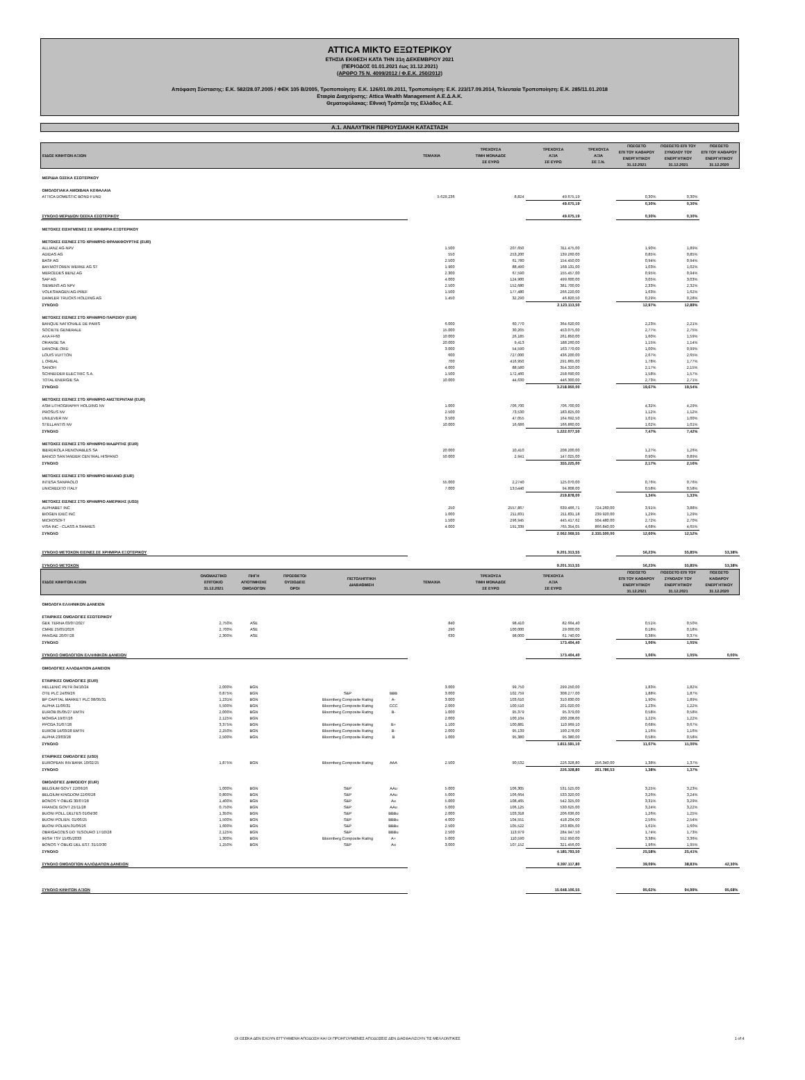ATTICA ΜΙΚΤΟ ΕΞΩΤΕΡΙΚΟΥ
ΕΤΗΣΙΑ ΕΚΘΕΣΗ ΚΑΤΑ ΤΗΝ 31η ΔΕΚΕΜΒΡΙΟΥ 2021
(ΠΕΡΙΟΔΟΣ 01.01.2021 έως 31.12.2021)
(ΑΡΘΡΟ 75 Ν. 4099/2012 / Φ.Ε.Κ. 250/2012)
Απόφαση Σύστασης: Ε.Κ. 582/28.07.2005 / ΦΕΚ 105 Β/2005, Τροποποίηση: Ε.Κ. 126/01.09.2011, Τροποποίηση: Ε.Κ. 223/17.09.2014, Τελευταία Τροποποίηση: Ε.Κ. 285/11.01.2018
Εταιρία Διαχείρισης: Attica Wealth Management Α.Ε.Δ.Α.Κ.
Θεματοφύλακας: Εθνική Τράπεζα της Ελλάδος Α.Ε.
Α.1. ΑΝΑΛΥΤΙΚΗ ΠΕΡΙΟΥΣΙΑΚΗ ΚΑΤΑΣΤΑΣΗ
| ΕΙΔΟΣ ΚΙΝΗΤΩΝ ΑΞΙΩΝ | | | | | | ΤΕΜΑΧΙΑ | ΤΡΕΧΟΥΣΑ ΤΙΜΗ ΜΟΝΑΔΟΣ ΣΕ ΕΥΡΩ | ΤΡΕΧΟΥΣΑ ΑΞΙΑ ΣΕ ΕΥΡΩ | ΤΡΕΧΟΥΣΑ ΑΞΙΑ ΣΕ Ξ.Ν. | ΠΟΣΟΣΤΟ ΕΠΙ ΤΟΥ ΚΑΘΑΡΟΥ ΕΝΕΡΓΗΤΙΚΟΥ 31.12.2021 | ΠΟΣΟΣΤΟ ΕΠΙ ΤΟΥ ΣΥΝΟΛΟΥ ΤΟΥ ΕΝΕΡΓΗΤΙΚΟΥ 31.12.2021 | ΠΟΣΟΣΤΟ ΕΠΙ ΤΟΥ ΚΑΘΑΡΟΥ ΕΝΕΡΓΗΤΙΚΟΥ 31.12.2020 |
| --- | --- | --- | --- | --- | --- | --- | --- | --- | --- | --- | --- | --- |
| ΜΕΡΙΔΙΑ ΟΣΕΚΑ ΕΣΩΤΕΡΙΚΟΥ | | | | | | | | | | | | |
| ΟΜΟΛΟΓΙΑΚΑ ΑΜΟΙΒΑΙΑ ΚΕΦΑΛΑΙΑ | | | | | | | | | | | | |
| ATTICA DOMESTIC BOND FUND | | | | | | 5.629,236 | 8,824 | 49.675,19 | | 0,30% | 0,30% | |
| | | | | | | | | 49.675,19 | | 0,30% | 0,30% | |
| ΣΥΝΟΛΟ ΜΕΡΙΔΙΩΝ ΟΣΕΚΑ ΕΣΩΤΕΡΙΚΟΥ | | | | | | | | 49.675,19 | | 0,30% | 0,30% | |
| ΜΕΤΟΧΕΣ ΕΙΣΗΓΜΕΝΕΣ ΣΕ ΧΡΗΜ/ΡΙΑ ΕΞΩΤΕΡΙΚΟΥ | | | | | | | | | | | | |
| ΜΕΤΟΧΕΣ ΕΙΣ/ΝΕΣ ΣΤΟ ΧΡΗΜ/ΡΙΟ ΦΡΑΝΚΦΟΥΡΤΗΣ (EUR) | | | | | | | | | | | | |
| ALLIANZ AG-NPV | | | | | | 1.500 | 207,650 | 311.475,00 | | 1,90% | 1,89% | |
| ADIDAS AG | | | | | | 550 | 253,200 | 139.260,00 | | 0,85% | 0,85% | |
| BASF AG | | | | | | 2.500 | 61,780 | 154.450,00 | | 0,94% | 0,94% | |
| BAY.MOTOREN WERKE AG ST | | | | | | 1.900 | 88,490 | 168.131,00 | | 1,03% | 1,02% | |
| MERCEDES BENZ AG | | | | | | 2.300 | 67,590 | 155.457,00 | | 0,95% | 0,94% | |
| SAP AG | | | | | | 4.000 | 124,900 | 499.600,00 | | 3,05% | 3,03% | |
| SIEMENS AG NPV | | | | | | 2.500 | 152,680 | 381.700,00 | | 2,33% | 2,32% | |
| VOLKSWAGEN AG-PREF | | | | | | 1.500 | 177,480 | 266.220,00 | | 1,63% | 1,62% | |
| DAIMLER TRUCKS HOLDING AG | | | | | | 1.450 | 32,290 | 46.820,50 | | 0,29% | 0,28% | |
| ΣΥΝΟΛΟ | | | | | | | | 2.123.113,50 | | 12,97% | 12,89% | |
| ΜΕΤΟΧΕΣ ΕΙΣ/ΝΕΣ ΣΤΟ ΧΡΗΜ/ΡΙΟ ΠΑΡΙΣΙΟΥ (EUR) | | | | | | | | | | | | |
| BANQUE NATIONALE DE PARIS | | | | | | 6.000 | 60,770 | 364.620,00 | | 2,23% | 2,21% | |
| SOCIETE GENERALE | | | | | | 15.000 | 30,205 | 453.075,00 | | 2,77% | 2,75% | |
| AXA FF60 | | | | | | 10.000 | 26,185 | 261.850,00 | | 1,60% | 1,59% | |
| ORANGE SA | | | | | | 20.000 | 9,413 | 188.260,00 | | 1,15% | 1,14% | |
| DANONE ORD | | | | | | 3.000 | 54,590 | 163.770,00 | | 1,00% | 0,99% | |
| LOUIS VUITTON | | | | | | 600 | 727,000 | 436.200,00 | | 2,67% | 2,65% | |
| L OREAL | | | | | | 700 | 416,950 | 291.865,00 | | 1,78% | 1,77% | |
| SANOFI | | | | | | 4.000 | 88,580 | 354.320,00 | | 2,17% | 2,15% | |
| SCHNEIDER ELECTRIC S.A. | | | | | | 1.500 | 172,460 | 258.690,00 | | 1,58% | 1,57% | |
| TOTAL ENERGIE SA | | | | | | 10.000 | 44,630 | 446.300,00 | | 2,73% | 2,71% | |
| ΣΥΝΟΛΟ | | | | | | | | 3.218.950,00 | | 19,67% | 19,54% | |
| ΜΕΤΟΧΕΣ ΕΙΣ/ΝΕΣ ΣΤΟ ΧΡΗΜ/ΡΙΟ ΑΜΣΤΕΡΝΤΑΜ (EUR) | | | | | | | | | | | | |
| ASM LITHOGRAPHY HOLDING NV | | | | | | 1.000 | 706,700 | 706.700,00 | | 4,32% | 4,29% | |
| PROSUS NV | | | | | | 2.500 | 73,530 | 183.825,00 | | 1,12% | 1,12% | |
| UNILEVER NV | | | | | | 3.500 | 47,055 | 164.692,50 | | 1,01% | 1,00% | |
| STELLANTIS NV | | | | | | 10.000 | 16,686 | 166.860,00 | | 1,02% | 1,01% | |
| ΣΥΝΟΛΟ | | | | | | | | 1.222.077,50 | | 7,47% | 7,42% | |
| ΜΕΤΟΧΕΣ ΕΙΣ/ΝΕΣ ΣΤΟ ΧΡΗΜ/ΡΙΟ ΜΑΔΡΙΤΗΣ (EUR) | | | | | | | | | | | | |
| IBERDROLA RENOVABLES SA | | | | | | 20.000 | 10,410 | 208.200,00 | | 1,27% | 1,26% | |
| BANCO SANTANDER CENTRAL HISPANO | | | | | | 50.000 | 2,941 | 147.025,00 | | 0,90% | 0,89% | |
| ΣΥΝΟΛΟ | | | | | | | | 355.225,00 | | 2,17% | 2,16% | |
| ΜΕΤΟΧΕΣ ΕΙΣ/ΝΕΣ ΣΤΟ ΧΡΗΜ/ΡΙΟ ΜΙΛΑΝΟ (EUR) | | | | | | | | | | | | |
| INTESA SANPAOLO | | | | | | 55.000 | 2,2740 | 125.070,00 | | 0,76% | 0,76% | |
| UNICREDITO ITALY | | | | | | 7.000 | 13,5440 | 94.808,00 | | 0,58% | 0,58% | |
| | | | | | | | | 219.878,00 | | 1,34% | 1,33% | |
| ΜΕΤΟΧΕΣ ΕΙΣ/ΝΕΣ ΣΤΟ ΧΡΗΜ/ΡΙΟ ΑΜΕΡΙΚΗΣ (USD) | | | | | | | | | | | | |
| ALPHABET INC | | | | | | 250 | 2557,867 | 639.466,71 | 724.260,00 | 3,91% | 3,88% | |
| BIOGEN IDEC INC | | | | | | 1.000 | 211,831 | 211.831,18 | 239.920,00 | 1,29% | 1,29% | |
| MICROSOFT | | | | | | 1.500 | 296,945 | 445.417,62 | 504.480,00 | 2,72% | 2,70% | |
| VISA INC - CLASS A SHARES | | | | | | 4.000 | 191,339 | 765.354,05 | 866.840,00 | 4,68% | 4,65% | |
| ΣΥΝΟΛΟ | | | | | | | | 2.062.069,55 | 2.335.500,00 | 12,60% | 12,52% | |
| ΣΥΝΟΛΟ ΜΕΤΟΧΩΝ ΕΙΣ/ΝΕΣ ΣΕ ΧΡΗΜ/ΡΙΑ ΕΞΩΤΕΡΙΚΟΥ | | | | | | | | 9.201.313,55 | | 56,23% | 55,85% | 53,38% |
| ΣΥΝΟΛΟ ΜΕΤΟΧΩΝ | | | | | | | | 9.201.313,55 | | 56,23% | 55,85% | 53,38% |
| ΕΙΔΟΣ ΚΙΝΗΤΩΝ ΑΞΙΩΝ | ΟΝΟΜΑΣΤΙΚΟ ΕΠΙΤΟΚΙΟ 31.12.2021 | ΠΗΓΗ ΑΠΟΤΙΜΗΣΗΣ ΟΜΟΛΟΓΩΝ | ΠΡΟΣΘΕΤΟΙ ΟΥΣΙΩΔΕΙΣ ΟΡΟΙ | ΠΙΣΤΟΛΗΠΤΙΚΗ ΔΙΑΒΑΘΜΙΣΗ | | ΤΕΜΑΧΙΑ | ΤΡΕΧΟΥΣΑ ΤΙΜΗ ΜΟΝΑΔΟΣ ΣΕ ΕΥΡΩ | ΤΡΕΧΟΥΣΑ ΑΞΙΑ ΣΕ ΕΥΡΩ | | ΠΟΣΟΣΤΟ ΕΠΙ ΤΟΥ ΚΑΘΑΡΟΥ ΕΝΕΡΓΗΤΙΚΟΥ 31.12.2021 | ΠΟΣΟΣΤΟ ΕΠΙ ΤΟΥ ΣΥΝΟΛΟΥ ΤΟΥ ΕΝΕΡΓΗΤΙΚΟΥ 31.12.2021 | ΠΟΣΟΣΤΟ ΚΑΘΑΡΟΥ ΕΝΕΡΓΗΤΙΚΟΥ 31.12.2020 |
| ΟΜΟΛΟΓΑ ΕΛΛΗΝΙΚΩΝ ΔΑΝΕΙΩΝ | | | | | | | | | | | | |
| ΕΤΑΙΡΙΚΕΣ ΟΜΟΛΟΓΙΕΣ ΕΣΩΤΕΡΙΚΟΥ | | | | | | | | | | | | |
| GEK TERNA 03/07/2027 | 2,750% | ASE | | | | 840 | 98,410 | 82.664,40 | | 0,51% | 0,50% | |
| CMRE 25/05/2026 | 2,700% | ASE | | | | 290 | 100,000 | 29.000,00 | | 0,18% | 0,18% | |
| PANGAE 20/07/28 | 2,300% | ASE | | | | 630 | 98,000 | 61.740,00 | | 0,38% | 0,37% | |
| ΣΥΝΟΛΟ | | | | | | | | 173.404,40 | | 1,06% | 1,05% | |
| ΣΥΝΟΛΟ ΟΜΟΛΟΓΙΩΝ ΕΛΛΗΝΙΚΩΝ ΔΑΝΕΙΩΝ | | | | | | | | 173.404,40 | | 1,06% | 1,05% | 0,00% |
| ΟΜΟΛΟΓΙΕΣ ΑΛΛΟΔΑΠΩΝ ΔΑΝΕΙΩΝ | | | | | | | | | | | | |
| ΕΤΑΙΡΙΚΕΣ ΟΜΟΛΟΓΙΕΣ (EUR) | | | | | | | | | | | | |
| HELLENIC PETR.04/10/24 | 2,000% | BGN | | | | 3.000 | 99,750 | 299.250,00 | | 1,83% | 1,82% | |
| OTE PLC 24/09/26 | 0,875% | BGN | | S&P | BBB | 3.000 | 102,759 | 308.277,00 | | 1,88% | 1,87% | |
| BP CAPITAL MARKET PLC 08/05/31 | 1,231% | BGN | | Bloomberg Composite Rating | A- | 3.000 | 103,610 | 310.830,00 | | 1,90% | 1,89% | |
| ALPHA 11/06/31 | 5,500% | BGN | | Bloomberg Composite Rating | CCC | 2.000 | 100,510 | 201.020,00 | | 1,23% | 1,22% | |
| EUROB 05/05/27 EMTN | 2,000% | BGN | | Bloomberg Composite Rating | B- | 1.000 | 95,379 | 95.379,00 | | 0,58% | 0,58% | |
| MOHGA 19/07/26 | 2,125% | BGN | | | | 2.000 | 100,104 | 200.208,00 | | 1,22% | 1,22% | |
| PPCGA 31/07/28 | 3,375% | BGN | | Bloomberg Composite Rating | B+ | 1.100 | 100,881 | 110.969,10 | | 0,68% | 0,67% | |
| EUROB 14/03/28 EMTN | 2,250% | BGN | | Bloomberg Composite Rating | B- | 2.000 | 95,139 | 190.278,00 | | 1,16% | 1,16% | |
| ALPHA 23/03/28 | 2,500% | BGN | | Bloomberg Composite Rating | B | 1.000 | 95,380 | 95.380,00 | | 0,58% | 0,58% | |
| ΣΥΝΟΛΟ | | | | | | | | 1.811.591,10 | | 11,07% | 11,00% | |
| ΕΤΑΙΡΙΚΕΣ ΟΜΟΛΟΓΙΕΣ (USD) | | | | | | | | | | | | |
| EUROPEAN INV.BANK 10/02/25 | 1,875% | BGN | | Bloomberg Composite Rating | AAA | 2.500 | 90,532 | 226.328,80 | 256.340,00 | 1,38% | 1,37% | |
| ΣΥΝΟΛΟ | | | | | | | | 226.328,80 | 261.786,53 | 1,38% | 1,37% | |
| ΟΜΟΛΟΓΙΕΣ ΔΗΜΟΣΙΟΥ (EUR) | | | | | | | | | | | | |
| BELGIUM GOVT 22/06/26 | 1,000% | BGN | | S&P | AAu | 5.000 | 106,305 | 531.525,00 | | 3,25% | 3,23% | |
| BELGIUM KINGDOM 22/06/28 | 0,800% | BGN | | S&P | AAu | 5.000 | 106,664 | 533.320,00 | | 3,26% | 3,24% | |
| BONOS Y OBLIG 30/07/28 | 1,400% | BGN | | S&P | Au | 5.000 | 108,465 | 542.325,00 | | 3,31% | 3,29% | |
| FRANCE GOVT 25/11/28 | 0,750% | BGN | | S&P | AAu | 5.000 | 106,125 | 530.625,00 | | 3,24% | 3,22% | |
| BUONI POLL.DELTES 01/04/30 | 1,350% | BGN | | S&P | BBBu | 2.000 | 103,318 | 206.636,00 | | 1,26% | 1,25% | |
| BUONI POLIEN. 01/06/25 | 1,500% | BGN | | S&P | BBBu | 4.000 | 104,551 | 418.204,00 | | 2,56% | 2,54% | |
| BUONI POLIEN.01/06/26 | 1,600% | BGN | | S&P | BBBu | 2.500 | 105,522 | 263.805,00 | | 1,61% | 1,60% | |
| OBRIGACOES DO TESOURO 17/10/28 | 2,125% | BGN | | S&P | BBBu | 2.500 | 113,979 | 284.947,50 | | 1,74% | 1,73% | |
| IRISH TSY 15/05/2033 | 1,300% | BGN | | Bloomberg Composite Rating | A+ | 5.000 | 110,590 | 552.950,00 | | 3,38% | 3,36% | |
| BONOS Y OBLIG DEL EST. 31/10/30 | 1,250% | BGN | | S&P | Au | 3.000 | 107,152 | 321.456,00 | | 1,96% | 1,95% | |
| ΣΥΝΟΛΟ | | | | | | | | 4.185.793,50 | | 25,58% | 25,41% | |
| ΣΥΝΟΛΟ ΟΜΟΛΟΓΙΩΝ ΑΛΛΟΔΑΠΩΝ ΔΑΝΕΙΩΝ | | | | | | | | 6.397.117,80 | | 39,09% | 38,83% | 42,30% |
| ΣΥΝΟΛΟ ΚΙΝΗΤΩΝ ΑΞΙΩΝ | | | | | | | | 15.648.106,55 | | 95,62% | 94,99% | 95,68% |
ΟΙ ΟΣΕΚΑ ΔΕΝ ΕΧΟΥΝ ΕΓΓΥΗΜΕΝΗ ΑΠΟΔΟΣΗ ΚΑΙ ΟΙ ΠΡΟΗΓΟΥΜΕΝΕΣ ΑΠΟΔΟΣΕΙΣ ΔΕΝ ΔΙΑΣΦΑΛΙΖΟΥΝ ΤΙΣ ΜΕΛΛΟΝΤΙΚΕΣ 1 of 4